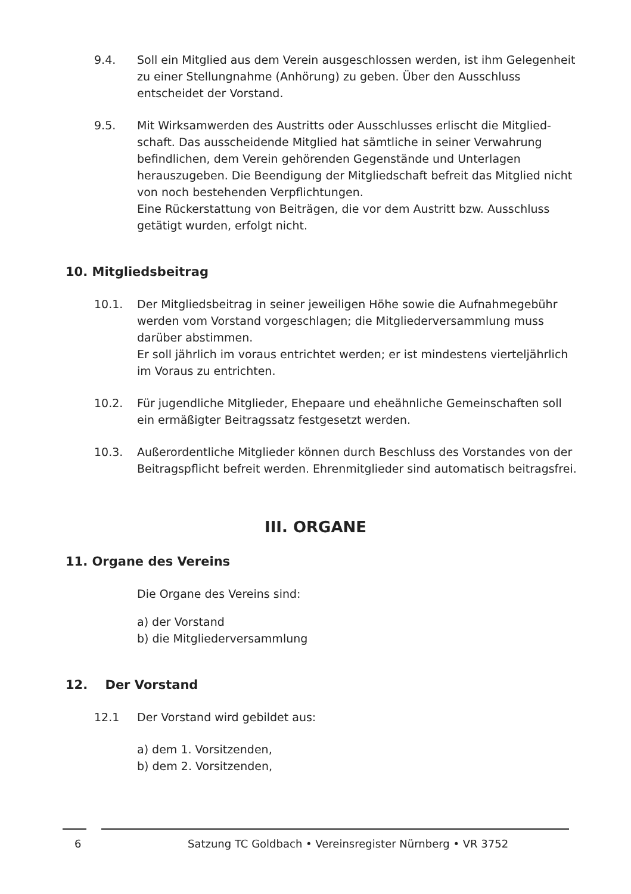9.4. Soll ein Mitglied aus dem Verein ausgeschlossen werden, ist ihm Gelegenheit zu einer Stellungnahme (Anhörung) zu geben. Über den Ausschluss entscheidet der Vorstand.
9.5. Mit Wirksamwerden des Austritts oder Ausschlusses erlischt die Mitglied­schaft. Das ausscheidende Mitglied hat sämtliche in seiner Verwahrung befindlichen, dem Verein gehörenden Gegenstände und Unterlagen herauszugeben. Die Beendigung der Mitgliedschaft befreit das Mitglied nicht von noch bestehenden Verpflichtungen.
Eine Rückerstattung von Beiträgen, die vor dem Austritt bzw. Ausschluss getätigt wurden, erfolgt nicht.
10. Mitgliedsbeitrag
10.1. Der Mitgliedsbeitrag in seiner jeweiligen Höhe sowie die Aufnahme­gebühr werden vom Vorstand vorgeschlagen; die Mitgliederversammlung muss darüber abstimmen.
Er soll jährlich im voraus entrichtet werden; er ist mindestens vierteljährlich im Voraus zu entrichten.
10.2. Für jugendliche Mitglieder, Ehepaare und eheähnliche Gemeinschaften soll ein ermäßigter Beitragssatz festgesetzt werden.
10.3. Außerordentliche Mitglieder können durch Beschluss des Vorstandes von der Beitragspflicht befreit werden. Ehrenmitglieder sind automatisch beitragsfrei.
III. ORGANE
11. Organe des Vereins
Die Organe des Vereins sind:
a) der Vorstand
b) die Mitgliederversammlung
12. Der Vorstand
12.1 Der Vorstand wird gebildet aus:
a) dem 1. Vorsitzenden,
b) dem 2. Vorsitzenden,
6 Satzung TC Goldbach • Vereinsregister Nürnberg • VR 3752